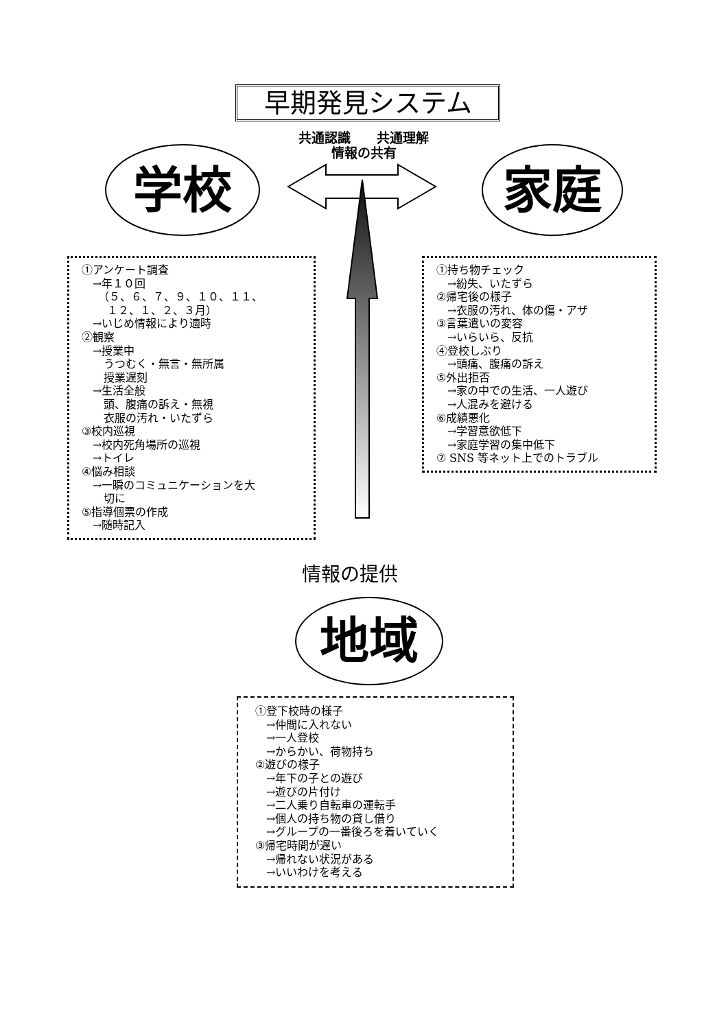早期発見システム
共通認識　　共通理解
情報の共有
学校 家庭
①アンケート調査 　→年１０回 　　（５、６、７、９、１０、１１、 　　 １２、１、２、３月） 　→いじめ情報により適時 ②観察 　→授業中 　　うつむく・無言・無所属 　　授業遅刻 　→生活全般 　　頭、腹痛の訴え・無視 　　衣服の汚れ・いたずら ③校内巡視 　→校内死角場所の巡視 　→トイレ ④悩み相談 　→一瞬のコミュニケーションを大 　　切に ⑤指導個票の作成 　→随時記入
①持ち物チェック 　→紛失、いたずら ②帰宅後の様子 　→衣服の汚れ、体の傷・アザ ③言葉遣いの変容 　→いらいら、反抗 ④登校しぶり 　→頭痛、腹痛の訴え ⑤外出拒否 　→家の中での生活、一人遊び 　→人混みを避ける ⑥成績悪化 　→学習意欲低下 　→家庭学習の集中低下 ⑦ SNS 等ネット上でのトラブル
情報の提供
地域
①登下校時の様子 　→仲間に入れない 　→一人登校 　→からかい、荷物持ち ②遊びの様子 　→年下の子との遊び 　→遊びの片付け 　→二人乗り自転車の運転手 　→個人の持ち物の貸し借り 　→グループの一番後ろを着いていく ③帰宅時間が遅い 　→帰れない状況がある 　→いいわけを考える